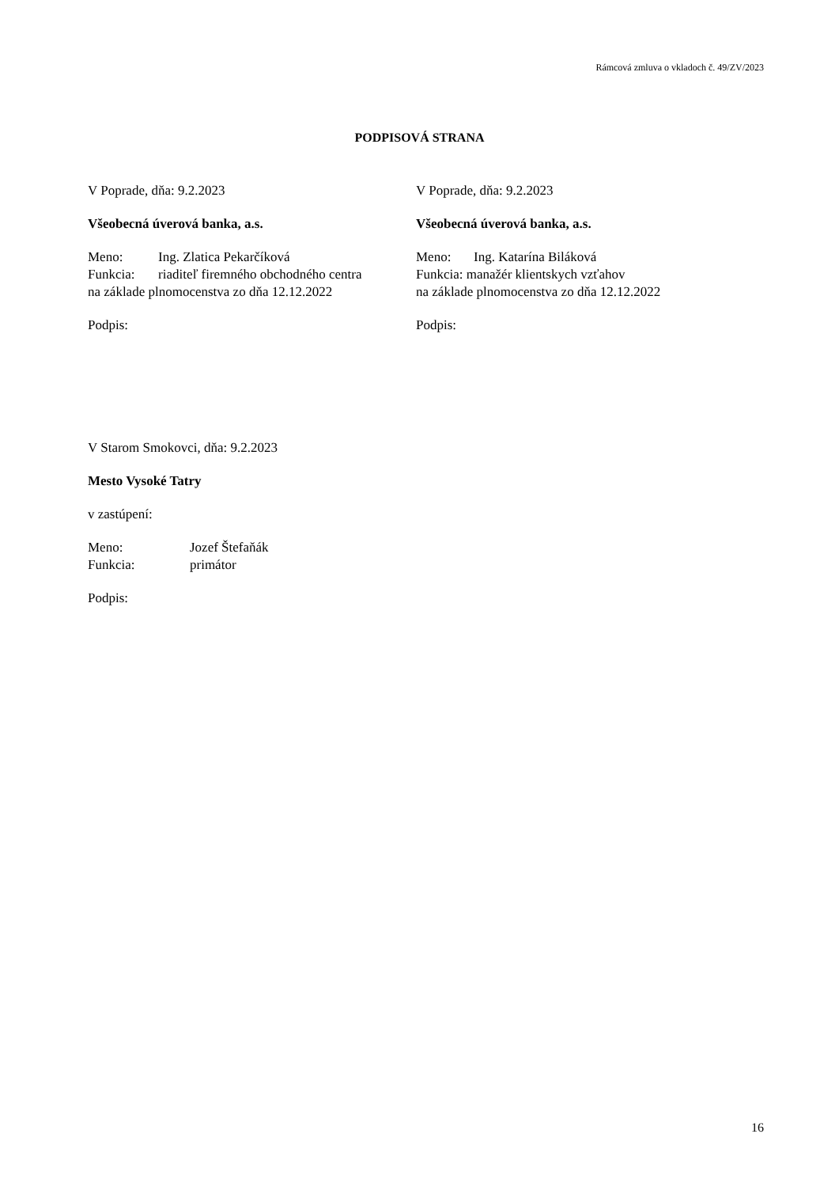Rámcová zmluva o vkladoch č. 49/ZV/2023
PODPISOVÁ STRANA
V Poprade, dňa: 9.2.2023
Všeobecná úverová banka, a.s.
Meno: Ing. Zlatica Pekarčíková
Funkcia: riaditeľ firemného obchodného centra
na základe plnomocenstva zo dňa 12.12.2022
Podpis:
V Poprade, dňa: 9.2.2023
Všeobecná úverová banka, a.s.
Meno: Ing. Katarína Biláková
Funkcia: manažér klientskych vzťahov
na základe plnomocenstva zo dňa 12.12.2022
Podpis:
V Starom Smokovci, dňa: 9.2.2023
Mesto Vysoké Tatry
v zastúpení:
Meno: Jozef Štefaňák
Funkcia: primátor
Podpis:
16